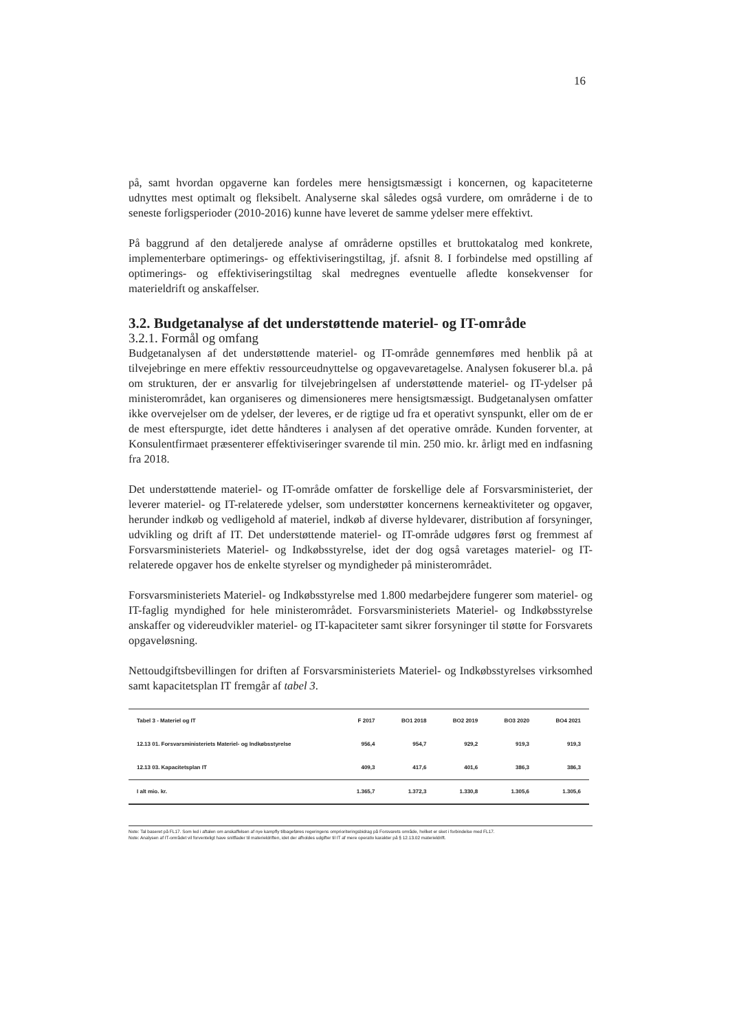16
på, samt hvordan opgaverne kan fordeles mere hensigtsmæssigt i koncernen, og kapaciteterne udnyttes mest optimalt og fleksibelt. Analyserne skal således også vurdere, om områderne i de to seneste forligsperioder (2010-2016) kunne have leveret de samme ydelser mere effektivt.
På baggrund af den detaljerede analyse af områderne opstilles et bruttokatalog med konkrete, implementerbare optimerings- og effektiviseringstiltag, jf. afsnit 8. I forbindelse med opstilling af optimerings- og effektiviseringstiltag skal medregnes eventuelle afledte konsekvenser for materieldrift og anskaffelser.
3.2. Budgetanalyse af det understøttende materiel- og IT-område
3.2.1. Formål og omfang
Budgetanalysen af det understøttende materiel- og IT-område gennemføres med henblik på at tilvejebringe en mere effektiv ressourceudnyttelse og opgavevaretagelse. Analysen fokuserer bl.a. på om strukturen, der er ansvarlig for tilvejebringelsen af understøttende materiel- og IT-ydelser på ministerområdet, kan organiseres og dimensioneres mere hensigtsmæssigt. Budgetanalysen omfatter ikke overvejelser om de ydelser, der leveres, er de rigtige ud fra et operativt synspunkt, eller om de er de mest efterspurgte, idet dette håndteres i analysen af det operative område. Kunden forventer, at Konsulentfirmaet præsenterer effektiviseringer svarende til min. 250 mio. kr. årligt med en indfasning fra 2018.
Det understøttende materiel- og IT-område omfatter de forskellige dele af Forsvarsministeriet, der leverer materiel- og IT-relaterede ydelser, som understøtter koncernens kerneaktiviteter og opgaver, herunder indkøb og vedligehold af materiel, indkøb af diverse hyldevarer, distribution af forsyninger, udvikling og drift af IT. Det understøttende materiel- og IT-område udgøres først og fremmest af Forsvarsministeriets Materiel- og Indkøbsstyrelse, idet der dog også varetages materiel- og IT-relaterede opgaver hos de enkelte styrelser og myndigheder på ministerområdet.
Forsvarsministeriets Materiel- og Indkøbsstyrelse med 1.800 medarbejdere fungerer som materiel- og IT-faglig myndighed for hele ministerområdet. Forsvarsministeriets Materiel- og Indkøbsstyrelse anskaffer og videreudvikler materiel- og IT-kapaciteter samt sikrer forsyninger til støtte for Forsvarets opgaveløsning.
Nettoudgiftsbevillingen for driften af Forsvarsministeriets Materiel- og Indkøbsstyrelses virksomhed samt kapacitetsplan IT fremgår af tabel 3.
| Tabel 3 - Materiel og IT | F 2017 | BO1 2018 | BO2 2019 | BO3 2020 | BO4 2021 |
| --- | --- | --- | --- | --- | --- |
| 12.13 01. Forsvarsministeriets Materiel- og Indkøbsstyrelse | 956,4 | 954,7 | 929,2 | 919,3 | 919,3 |
| 12.13 03. Kapacitetsplan IT | 409,3 | 417,6 | 401,6 | 386,3 | 386,3 |
| I alt mio. kr. | 1.365,7 | 1.372,3 | 1.330,8 | 1.305,6 | 1.305,6 |
Note: Tal baseret på FL17. Som led i aftalen om anskaffelsen af nye kampfly tilbageføres regeringens omprioriteringsbidrag på Forsvarets område, hvilket er sket i forbindelse med FL17.
Note: Analysen af IT-området vil forventeligt have snitflader til materieldriften, idet der afholdes udgifter til IT af mere operativ karakter på § 12.13.02 materieldrift.